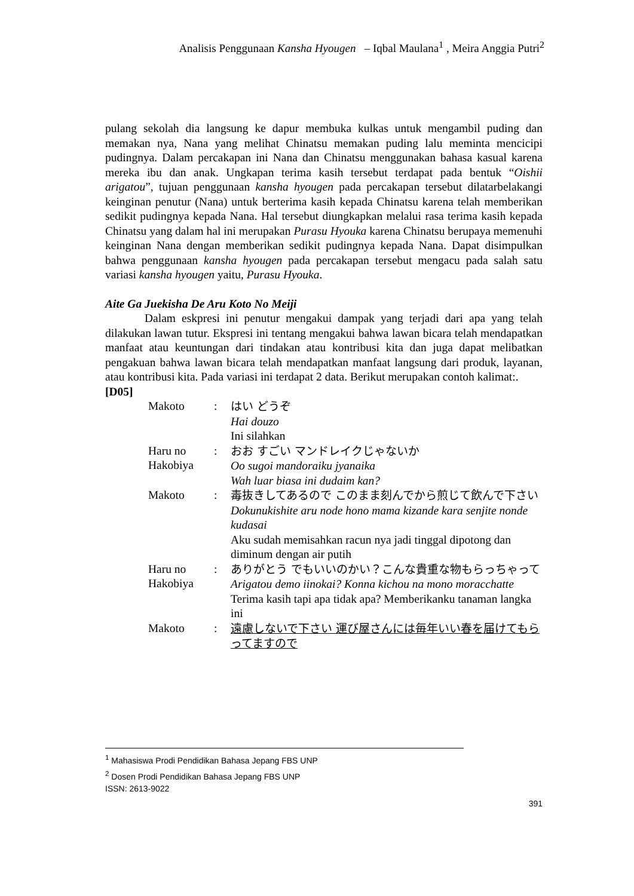Analisis Penggunaan Kansha Hyougen – Iqbal Maulana<sup>1</sup> , Meira Anggia Putri<sup>2</sup>
pulang sekolah dia langsung ke dapur membuka kulkas untuk mengambil puding dan memakan nya, Nana yang melihat Chinatsu memakan puding lalu meminta mencicipi pudingnya. Dalam percakapan ini Nana dan Chinatsu menggunakan bahasa kasual karena mereka ibu dan anak. Ungkapan terima kasih tersebut terdapat pada bentuk “Oishii arigatou”, tujuan penggunaan kansha hyougen pada percakapan tersebut dilatarbelakangi keinginan penutur (Nana) untuk berterima kasih kepada Chinatsu karena telah memberikan sedikit pudingnya kepada Nana. Hal tersebut diungkapkan melalui rasa terima kasih kepada Chinatsu yang dalam hal ini merupakan Purasu Hyouka karena Chinatsu berupaya memenuhi keinginan Nana dengan memberikan sedikit pudingnya kepada Nana. Dapat disimpulkan bahwa penggunaan kansha hyougen pada percakapan tersebut mengacu pada salah satu variasi kansha hyougen yaitu, Purasu Hyouka.
Aite Ga Juekisha De Aru Koto No Meiji
Dalam eskpresi ini penutur mengakui dampak yang terjadi dari apa yang telah dilakukan lawan tutur. Ekspresi ini tentang mengakui bahwa lawan bicara telah mendapatkan manfaat atau keuntungan dari tindakan atau kontribusi kita dan juga dapat melibatkan pengakuan bahwa lawan bicara telah mendapatkan manfaat langsung dari produk, layanan, atau kontribusi kita. Pada variasi ini terdapat 2 data. Berikut merupakan contoh kalimat:.
[D05]
| Makoto | : | はい どうぞ Hai douzo Ini silahkan |
| Haru no Hakobiya | : | おお すごい マンドレイクじゃないか Oo sugoi mandoraiku jyanaika Wah luar biasa ini dudaim kan? |
| Makoto | : | 毒抜きしてあるので このまま刻んでから煎じて飲んで下さい Dokunukishite aru node hono mama kizande kara senjite nonde kudasai Aku sudah memisahkan racun nya jadi tinggal dipotong dan diminum dengan air putih |
| Haru no Hakobiya | : | ありがとう でもいいのかい？こんな貴重な物もらっちゃって Arigatou demo iinokai? Konna kichou na mono moracchatte Terima kasih tapi apa tidak apa? Memberikanku tanaman langka ini |
| Makoto | : | 遠慮しないで下さい 運び屋さんには毎年いい春を届けてもらってますので |
<sup>1</sup> Mahasiswa Prodi Pendidikan Bahasa Jepang FBS UNP
<sup>2</sup> Dosen Prodi Pendidikan Bahasa Jepang FBS UNP
ISSN: 2613-9022
391